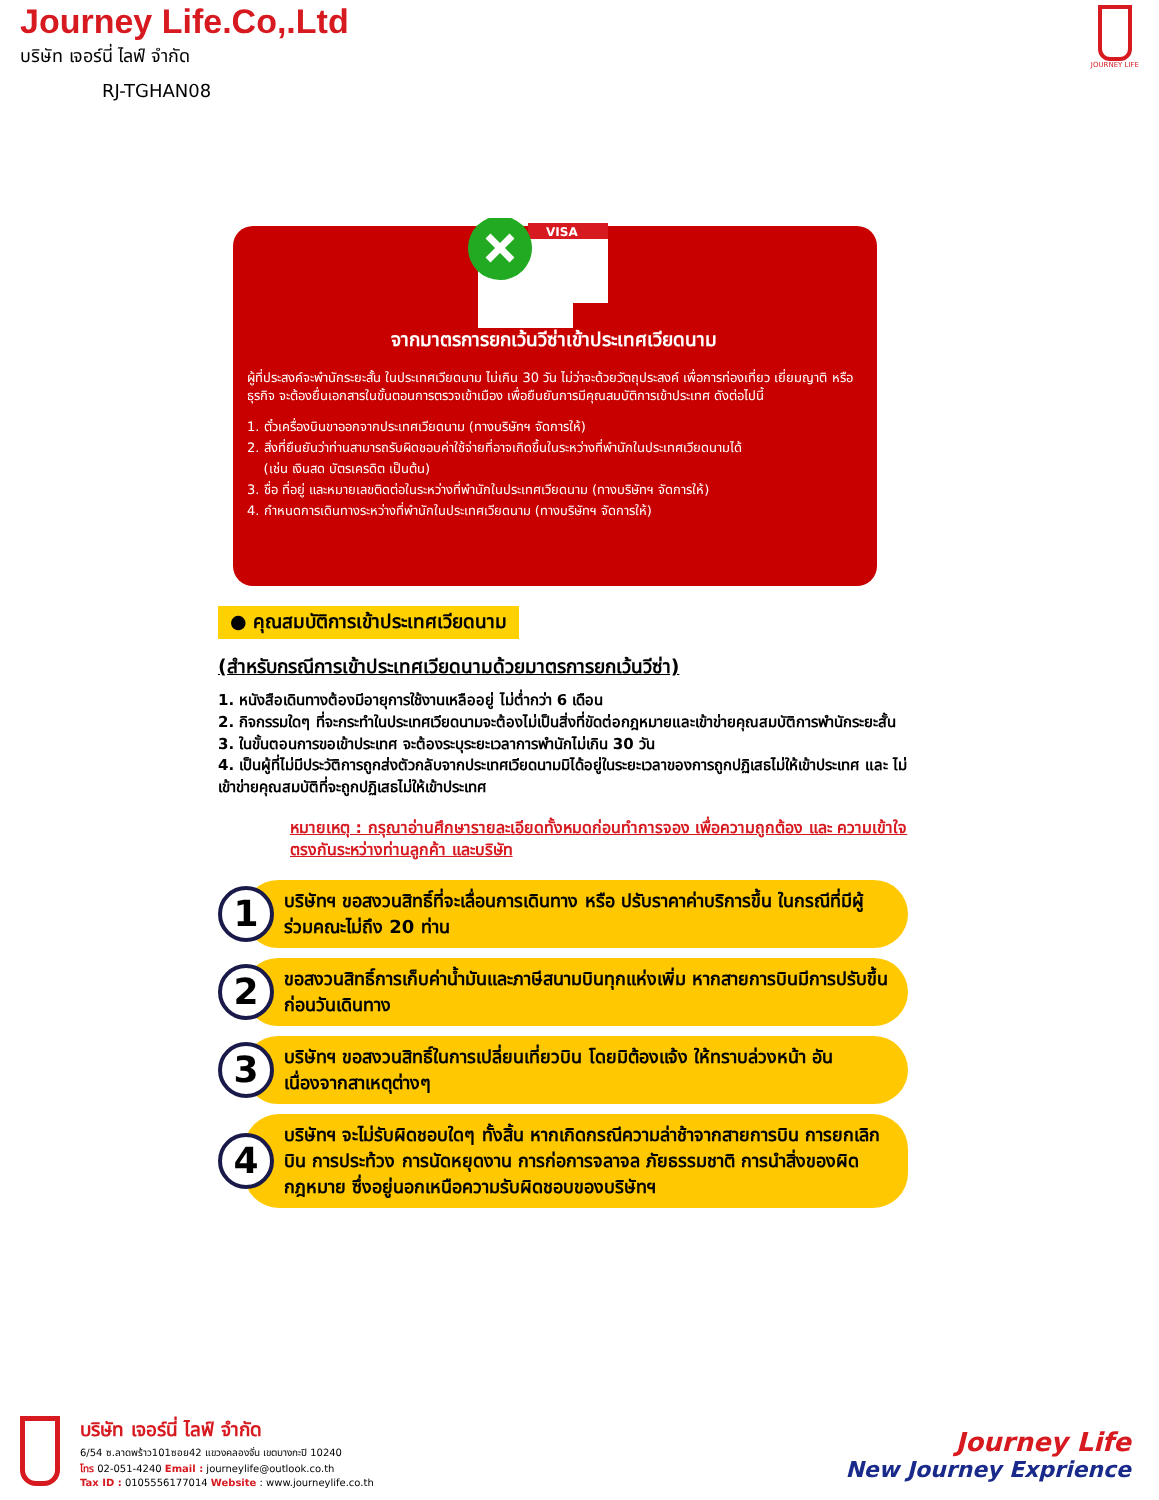Journey Life.Co,.Ltd
บริษัท เจอร์นี่ ไลฟ์ จำกัด
RJ-TGHAN08
JOURNEY LIFE
VISA
จากมาตรการยกเว้นวีซ่าเข้าประเทศเวียดนาม
ผู้ที่ประสงค์จะพำนักระยะสั้น ในประเทศเวียดนาม ไม่เกิน 30 วัน ไม่ว่าจะด้วยวัตถุประสงค์ เพื่อการท่องเที่ยว เยี่ยมญาติ หรือธุรกิจ จะต้องยื่นเอกสารในขั้นตอนการตรวจเข้าเมือง เพื่อยืนยันการมีคุณสมบัติการเข้าประเทศ ดังต่อไปนี้
1. ตั๋วเครื่องบินขาออกจากประเทศเวียดนาม (ทางบริษัทฯ จัดการให้)
2. สิ่งที่ยืนยันว่าท่านสามารถรับผิดชอบค่าใช้จ่ายที่อาจเกิดขึ้นในระหว่างที่พำนักในประเทศเวียดนามได้
(เช่น เงินสด บัตรเครดิต เป็นต้น)
3. ชื่อ ที่อยู่ และหมายเลขติดต่อในระหว่างที่พำนักในประเทศเวียดนาม (ทางบริษัทฯ จัดการให้)
4. กำหนดการเดินทางระหว่างที่พำนักในประเทศเวียดนาม (ทางบริษัทฯ จัดการให้)
● คุณสมบัติการเข้าประเทศเวียดนาม
(สำหรับกรณีการเข้าประเทศเวียดนามด้วยมาตรการยกเว้นวีซ่า)
1. หนังสือเดินทางต้องมีอายุการใช้งานเหลืออยู่ ไม่ต่ำกว่า 6 เดือน
2. กิจกรรมใดๆ ที่จะกระทำในประเทศเวียดนามจะต้องไม่เป็นสิ่งที่ขัดต่อกฎหมายและเข้าข่ายคุณสมบัติการพำนักระยะสั้น
3. ในขั้นตอนการขอเข้าประเทศ จะต้องระบุระยะเวลาการพำนักไม่เกิน 30 วัน
4. เป็นผู้ที่ไม่มีประวัติการถูกส่งตัวกลับจากประเทศเวียดนามมิได้อยู่ในระยะเวลาของการถูกปฏิเสธไม่ให้เข้าประเทศ และ ไม่เข้าข่ายคุณสมบัติที่จะถูกปฏิเสธไม่ให้เข้าประเทศ
หมายเหตุ : กรุณาอ่านศึกษารายละเอียดทั้งหมดก่อนทำการจอง เพื่อความถูกต้อง และ ความเข้าใจตรงกันระหว่างท่านลูกค้า และบริษัท
1
บริษัทฯ ขอสงวนสิทธิ์ที่จะเลื่อนการเดินทาง หรือ ปรับราคาค่าบริการขึ้น ในกรณีที่มีผู้ร่วมคณะไม่ถึง 20 ท่าน
2
ขอสงวนสิทธิ์การเก็บค่าน้ำมันและภาษีสนามบินทุกแห่งเพิ่ม หากสายการบินมีการปรับขึ้นก่อนวันเดินทาง
3
บริษัทฯ ขอสงวนสิทธิ์ในการเปลี่ยนเที่ยวบิน โดยมิต้องแจ้ง ให้ทราบล่วงหน้า อันเนื่องจากสาเหตุต่างๆ
4
บริษัทฯ จะไม่รับผิดชอบใดๆ ทั้งสิ้น หากเกิดกรณีความล่าช้าจากสายการบิน การยกเลิกบิน การประท้วง การนัดหยุดงาน การก่อการจลาจล ภัยธรรมชาติ การนำสิ่งของผิดกฎหมาย ซึ่งอยู่นอกเหนือความรับผิดชอบของบริษัทฯ
บริษัท เจอร์นี่ ไลฟ์ จำกัด
6/54 ซ.ลาดพร้าว101ซอย42 แขวงคลองจั่น เขตบางกะปิ 10240
โทร 02-051-4240 Email : journeylife@outlook.co.th
Tax ID : 0105556177014 Website : www.journeylife.co.th
Journey Life
New Journey Exprience